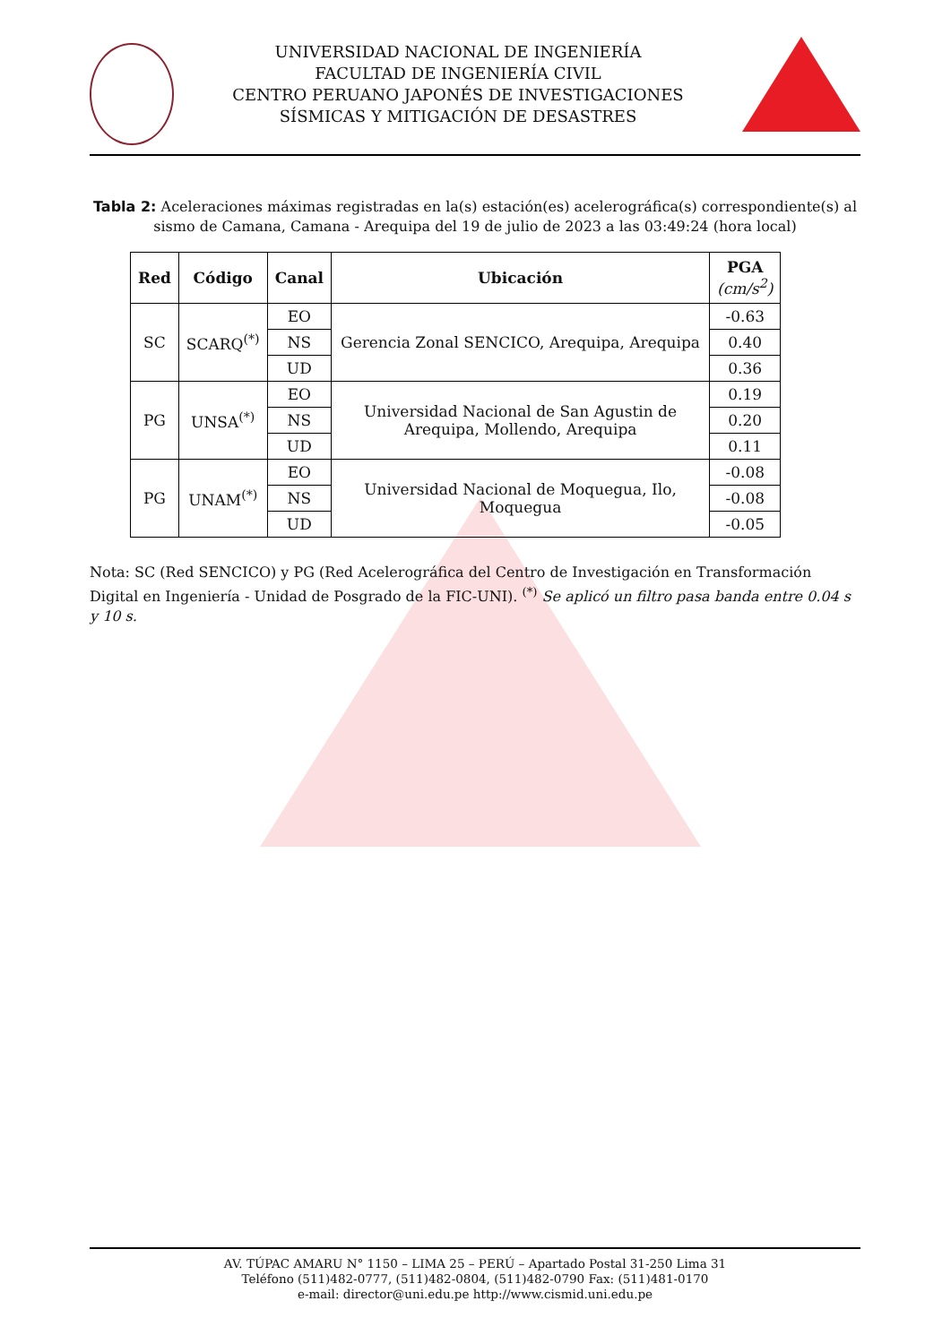UNIVERSIDAD NACIONAL DE INGENIERÍA
FACULTAD DE INGENIERÍA CIVIL
CENTRO PERUANO JAPONÉS DE INVESTIGACIONES
SÍSMICAS Y MITIGACIÓN DE DESASTRES
Tabla 2: Aceleraciones máximas registradas en la(s) estación(es) acelerográfica(s) correspondiente(s) al sismo de Camana, Camana - Arequipa del 19 de julio de 2023 a las 03:49:24 (hora local)
| Red | Código | Canal | Ubicación | PGA (cm/s<sup>2</sup>) |
| --- | --- | --- | --- | --- |
| SC | SCARQ<sup>(*)</sup> | EO | Gerencia Zonal SENCICO, Arequipa, Arequipa | -0.63 |
| | | NS | | 0.40 |
| | | UD | | 0.36 |
| PG | UNSA<sup>(*)</sup> | EO | Universidad Nacional de San Agustin de Arequipa, Mollendo, Arequipa | 0.19 |
| | | NS | | 0.20 |
| | | UD | | 0.11 |
| PG | UNAM<sup>(*)</sup> | EO | Universidad Nacional de Moquegua, Ilo, Moquegua | -0.08 |
| | | NS | | -0.08 |
| | | UD | | -0.05 |
Nota: SC (Red SENCICO) y PG (Red Acelerográfica del Centro de Investigación en Transformación Digital en Ingeniería - Unidad de Posgrado de la FIC-UNI). <sup>(*)</sup> Se aplicó un filtro pasa banda entre 0.04 s y 10 s.
AV. TÚPAC AMARU N° 1150 – LIMA 25 – PERÚ – Apartado Postal 31-250 Lima 31
Teléfono (511)482-0777, (511)482-0804, (511)482-0790 Fax: (511)481-0170
e-mail: director@uni.edu.pe http://www.cismid.uni.edu.pe